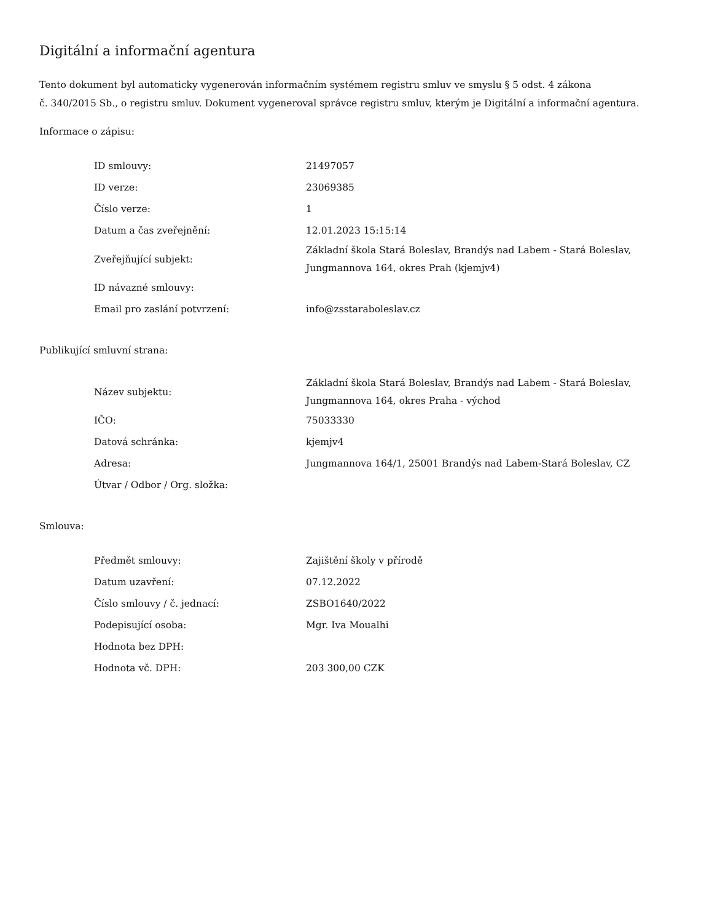Digitální a informační agentura
Tento dokument byl automaticky vygenerován informačním systémem registru smluv ve smyslu § 5 odst. 4 zákona
č. 340/2015 Sb., o registru smluv. Dokument vygeneroval správce registru smluv, kterým je Digitální a informační agentura.
Informace o zápisu:
| ID smlouvy: | 21497057 |
| ID verze: | 23069385 |
| Číslo verze: | 1 |
| Datum a čas zveřejnění: | 12.01.2023 15:15:14 |
| Zveřejňující subjekt: | Základní škola Stará Boleslav, Brandýs nad Labem - Stará Boleslav, Jungmannova 164, okres Prah (kjemjv4) |
| ID návazné smlouvy: | |
| Email pro zaslání potvrzení: | info@zsstaraboleslav.cz |
Publikující smluvní strana:
| Název subjektu: | Základní škola Stará Boleslav, Brandýs nad Labem - Stará Boleslav, Jungmannova 164, okres Praha - východ |
| IČO: | 75033330 |
| Datová schránka: | kjemjv4 |
| Adresa: | Jungmannova 164/1, 25001 Brandýs nad Labem-Stará Boleslav, CZ |
| Útvar / Odbor / Org. složka: | |
Smlouva:
| Předmět smlouvy: | Zajištění školy v přírodě |
| Datum uzavření: | 07.12.2022 |
| Číslo smlouvy / č. jednací: | ZSBO1640/2022 |
| Podepisující osoba: | Mgr. Iva Moualhi |
| Hodnota bez DPH: | |
| Hodnota vč. DPH: | 203 300,00 CZK |